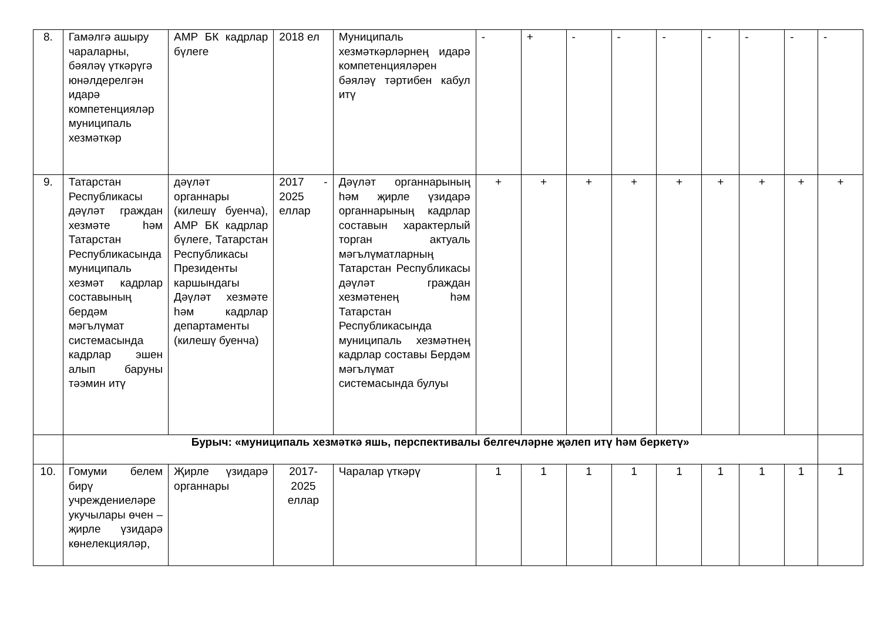| 8. | Гамәлгә ашыру чараларны, бәяләү үткәрүгә юнәлдерелгән идарә компетенцияләр муниципаль хезмәткәр | АМР БК кадрлар бүлеге | 2018 ел | Муниципаль хезмәткәрләрнең идарә компетенцияләрен бәяләү тәртибен кабул итү | - | + | - | - | - | - | - | - | - |
| 9. | Татарстан Республикасы дәүләт граждан хезмәте һәм Татарстан Республикасында муниципаль хезмәт кадрлар составының бердәм мәгълүмат системасында кадрлар эшен алып баруны тәэмин итү | дәүләт органнары (килешү буенча), АМР БК кадрлар бүлеге, Татарстан Республикасы Президенты каршындагы Дәүләт хезмәте һәм кадрлар департаменты (килешү буенча) | 2017 - 2025 еллар | Дәүләт органнарының һәм җирле үзидарә органнарының кадрлар составын характерлый торган актуаль мәгълүматларның Татарстан Республикасы дәүләт граждан хезмәтенең һәм Татарстан Республикасында муниципаль хезмәтнең кадрлар составы Бердәм мәгълүмат системасында булуы | + | + | + | + | + | + | + | + | + |
| | Бурыч: «муниципаль хезмәткә яшь, перспективалы белгечләрне җәлеп итү һәм беркетү» | | | | | | | | | | | | |
| 10. | Гомуми белем бирү учреждениеләре укучылары өчен – җирле үзидарә көнелекцияләр, | Җирле үзидарә органнары | 2017-2025 еллар | Чаралар үткәрү | 1 | 1 | 1 | 1 | 1 | 1 | 1 | 1 | 1 |